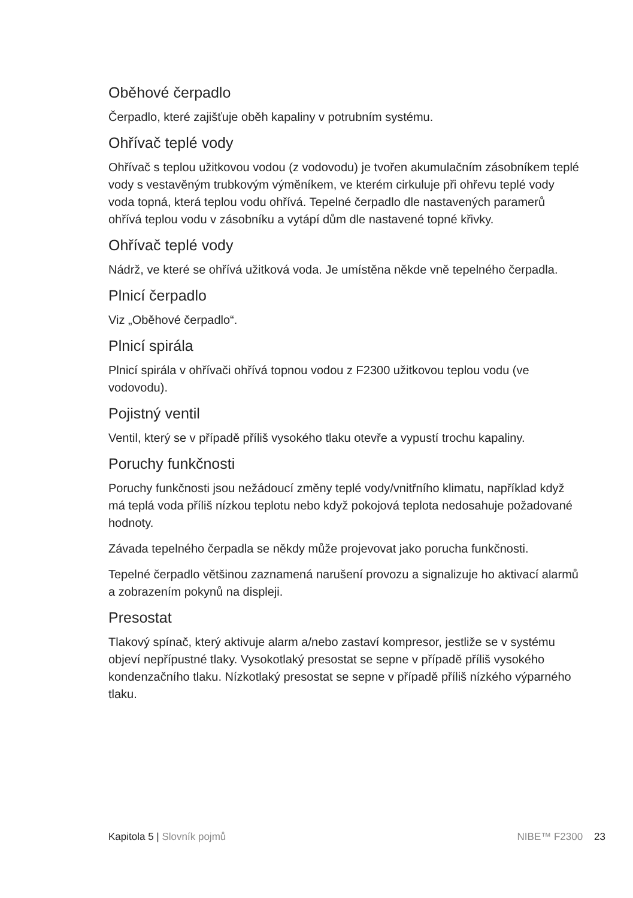Oběhové čerpadlo
Čerpadlo, které zajišťuje oběh kapaliny v potrubním systému.
Ohřívač teplé vody
Ohřívač s teplou užitkovou vodou (z vodovodu) je tvořen akumulačním zásobníkem teplé vody s vestavěným trubkovým výměníkem, ve kterém cirkuluje při ohřevu teplé vody voda topná, která teplou vodu ohřívá. Tepelné čerpadlo dle nastavených paramerů ohřívá teplou vodu v zásobníku a vytápí dům dle nastavené topné křivky.
Ohřívač teplé vody
Nádrž, ve které se ohřívá užitková voda. Je umístěna někde vně tepelného čerpadla.
Plnicí čerpadlo
Viz „Oběhové čerpadlo“.
Plnicí spirála
Plnicí spirála v ohřívači ohřívá topnou vodou z F2300 užitkovou teplou vodu (ve vodovodu).
Pojistný ventil
Ventil, který se v případě příliš vysokého tlaku otevře a vypustí trochu kapaliny.
Poruchy funkčnosti
Poruchy funkčnosti jsou nežádoucí změny teplé vody/vnitřního klimatu, například když má teplá voda příliš nízkou teplotu nebo když pokojová teplota nedosahuje požadované hodnoty.
Závada tepelného čerpadla se někdy může projevovat jako porucha funkčnosti.
Tepelné čerpadlo většinou zaznamená narušení provozu a signalizuje ho aktivací alarmů a zobrazením pokynů na displeji.
Presostat
Tlakový spínač, který aktivuje alarm a/nebo zastaví kompresor, jestliže se v systému objeví nepřípustné tlaky. Vysokotlaký presostat se sepne v případě příliš vysokého kondenzačního tlaku. Nízkotlaký presostat se sepne v případě příliš nízkého výparného tlaku.
Kapitola 5 | Slovník pojmů NIBE™ F2300 23